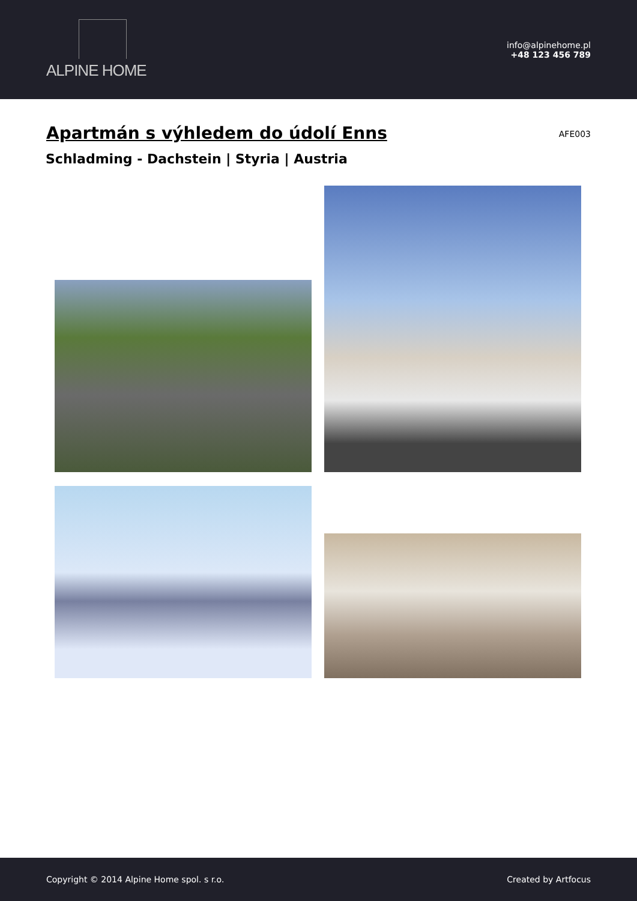ALPINE HOME
info@alpinehome.pl
+48 123 456 789
Apartmán s výhledem do údolí Enns
AFE003
Schladming - Dachstein | Styria | Austria
Copyright © 2014 Alpine Home spol. s r.o.
Created by Artfocus